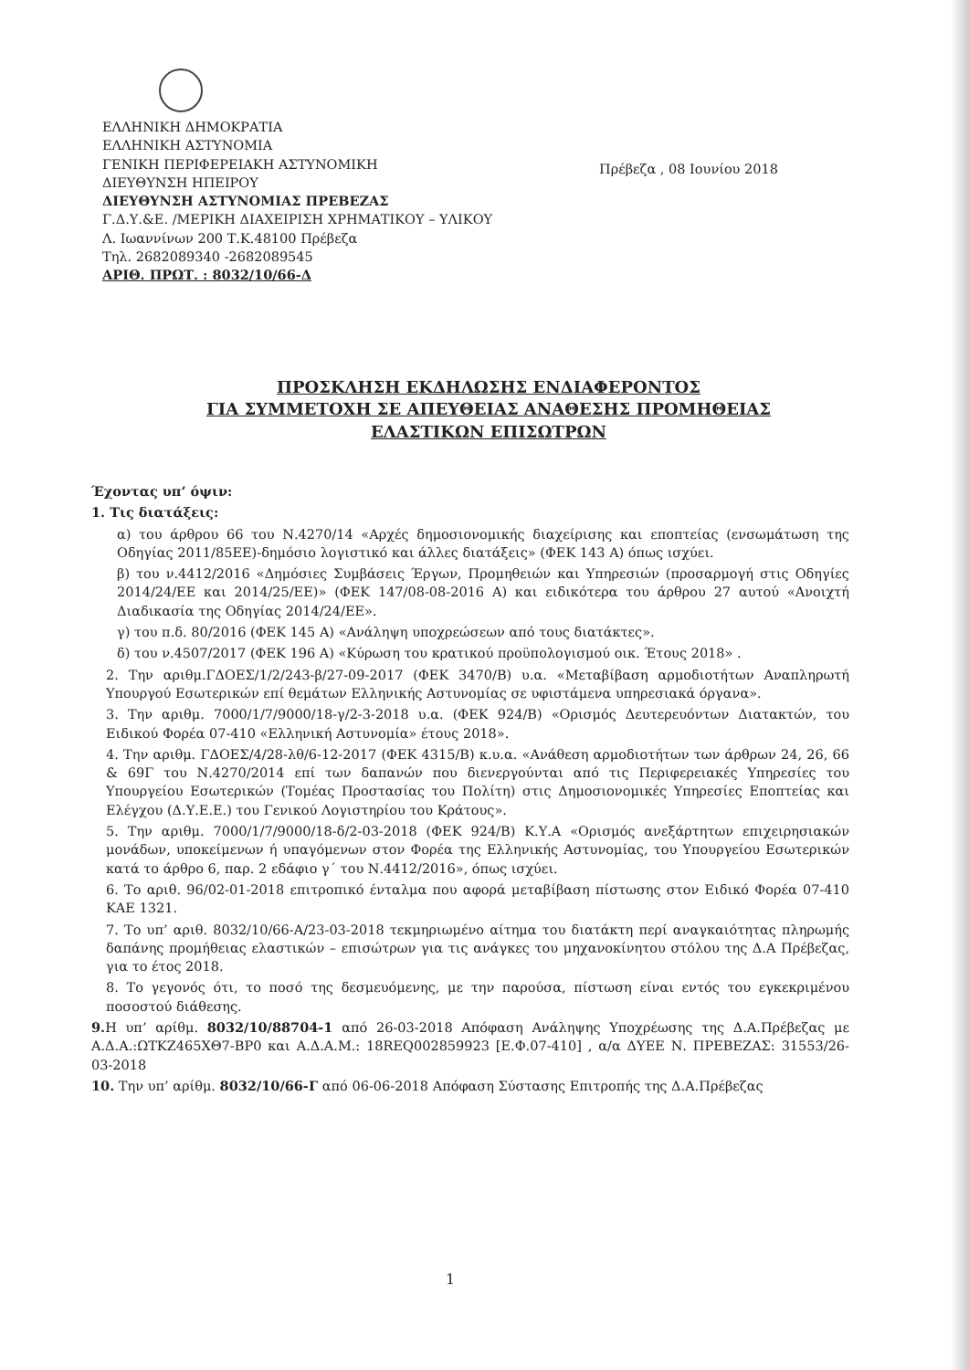ΕΛΛΗΝΙΚΗ ΔΗΜΟΚΡΑΤΙΑ
ΕΛΛΗΝΙΚΗ ΑΣΤΥΝΟΜΙΑ
ΓΕΝΙΚΗ ΠΕΡΙΦΕΡΕΙΑΚΗ ΑΣΤΥΝΟΜΙΚΗ
ΔΙΕΥΘΥΝΣΗ ΗΠΕΙΡΟΥ
ΔΙΕΥΘΥΝΣΗ ΑΣΤΥΝΟΜΙΑΣ ΠΡΕΒΕΖΑΣ
Γ.Δ.Υ.&Ε. /ΜΕΡΙΚΗ ΔΙΑΧΕΙΡΙΣΗ ΧΡΗΜΑΤΙΚΟΥ – ΥΛΙΚΟΥ
Λ. Ιωαννίνων 200 Τ.Κ.48100 Πρέβεζα
Τηλ. 2682089340 -2682089545
ΑΡΙΘ. ΠΡΩΤ. : 8032/10/66-Δ
Πρέβεζα , 08 Ιουνίου 2018
ΠΡΟΣΚΛΗΣΗ ΕΚΔΗΛΩΣΗΣ ΕΝΔΙΑΦΕΡΟΝΤΟΣ
ΓΙΑ ΣΥΜΜΕΤΟΧΗ ΣΕ ΑΠΕΥΘΕΙΑΣ ΑΝΑΘΕΣΗΣ ΠΡΟΜΗΘΕΙΑΣ
ΕΛΑΣΤΙΚΩΝ ΕΠΙΣΩΤΡΩΝ
Έχοντας υπ’ όψιν:
1. Τις διατάξεις:
α) του άρθρου 66 του Ν.4270/14 «Αρχές δημοσιονομικής διαχείρισης και εποπτείας (ενσωμάτωση της Οδηγίας 2011/85ΕΕ)-δημόσιο λογιστικό και άλλες διατάξεις» (ΦΕΚ 143 Α) όπως ισχύει.
β) του ν.4412/2016 «Δημόσιες Συμβάσεις Έργων, Προμηθειών και Υπηρεσιών (προσαρμογή στις Οδηγίες 2014/24/ΕΕ και 2014/25/ΕΕ)» (ΦΕΚ 147/08-08-2016 Α) και ειδικότερα του άρθρου 27 αυτού «Ανοιχτή Διαδικασία της Οδηγίας 2014/24/ΕΕ».
γ) του π.δ. 80/2016 (ΦΕΚ 145 Α) «Ανάληψη υποχρεώσεων από τους διατάκτες».
δ) του ν.4507/2017 (ΦΕΚ 196 Α) «Κύρωση του κρατικού προϋπολογισμού οικ. Έτους 2018» .
2. Την αριθμ.ΓΔΟΕΣ/1/2/243-β/27-09-2017 (ΦΕΚ 3470/Β) υ.α. «Μεταβίβαση αρμοδιοτήτων Αναπληρωτή Υπουργού Εσωτερικών επί θεμάτων Ελληνικής Αστυνομίας σε υφιστάμενα υπηρεσιακά όργανα».
3. Την αριθμ. 7000/1/7/9000/18-γ/2-3-2018 υ.α. (ΦΕΚ 924/Β) «Ορισμός Δευτερευόντων Διατακτών, του Ειδικού Φορέα 07-410 «Ελληνική Αστυνομία» έτους 2018».
4. Την αριθμ. ΓΔΟΕΣ/4/28-λθ/6-12-2017 (ΦΕΚ 4315/Β) κ.υ.α. «Ανάθεση αρμοδιοτήτων των άρθρων 24, 26, 66 & 69Γ του Ν.4270/2014 επί των δαπανών που διενεργούνται από τις Περιφερειακές Υπηρεσίες του Υπουργείου Εσωτερικών (Τομέας Προστασίας του Πολίτη) στις Δημοσιονομικές Υπηρεσίες Εποπτείας και Ελέγχου (Δ.Υ.Ε.Ε.) του Γενικού Λογιστηρίου του Κράτους».
5. Την αριθμ. 7000/1/7/9000/18-δ/2-03-2018 (ΦΕΚ 924/Β) Κ.Υ.Α «Ορισμός ανεξάρτητων επιχειρησιακών μονάδων, υποκείμενων ή υπαγόμενων στον Φορέα της Ελληνικής Αστυνομίας, του Υπουργείου Εσωτερικών κατά το άρθρο 6, παρ. 2 εδάφιο γ΄ του Ν.4412/2016», όπως ισχύει.
6. Το αριθ. 96/02-01-2018 επιτροπικό ένταλμα που αφορά μεταβίβαση πίστωσης στον Ειδικό Φορέα 07-410 ΚΑΕ 1321.
7. Το υπ’ αριθ. 8032/10/66-Α/23-03-2018 τεκμηριωμένο αίτημα του διατάκτη περί αναγκαιότητας πληρωμής δαπάνης προμήθειας ελαστικών – επισώτρων για τις ανάγκες του μηχανοκίνητου στόλου της Δ.Α Πρέβεζας, για το έτος 2018.
8. Το γεγονός ότι, το ποσό της δεσμευόμενης, με την παρούσα, πίστωση είναι εντός του εγκεκριμένου ποσοστού διάθεσης.
9. Η υπ’ αρίθμ. 8032/10/88704-1 από 26-03-2018 Απόφαση Ανάληψης Υποχρέωσης της Δ.Α.Πρέβεζας με Α.Δ.Α.:ΩΤΚΖ465ΧΘ7-ΒΡ0 και Α.Δ.Α.Μ.: 18REQ002859923 [Ε.Φ.07-410] , α/α ΔΥΕΕ Ν. ΠΡΕΒΕΖΑΣ: 31553/26-03-2018
10. Την υπ’ αρίθμ. 8032/10/66-Γ από 06-06-2018 Απόφαση Σύστασης Επιτροπής της Δ.Α.Πρέβεζας
1